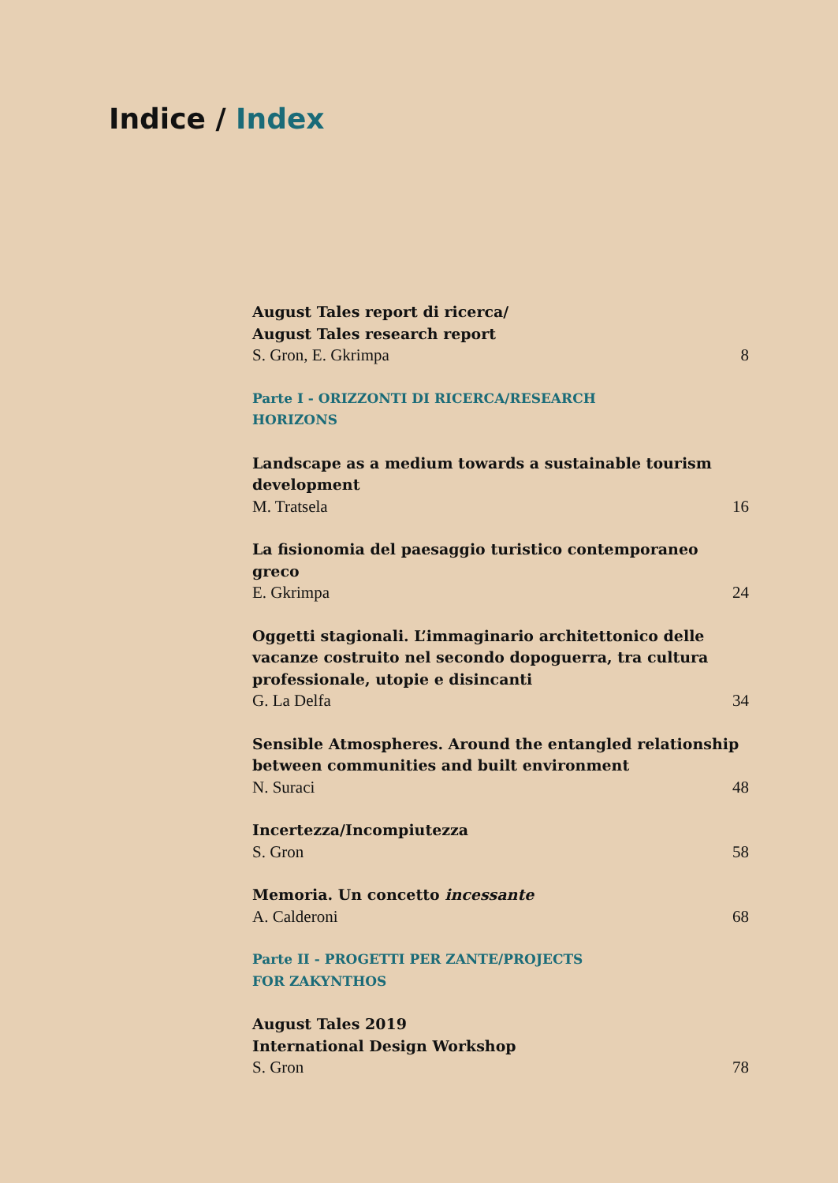Indice / Index
August Tales report di ricerca/
August Tales research report
S. Gron, E. Gkrimpa 8
Parte I - ORIZZONTI DI RICERCA/RESEARCH HORIZONS
Landscape as a medium towards a sustainable tourism development
M. Tratsela 16
La fisionomia del paesaggio turistico contemporaneo greco
E. Gkrimpa 24
Oggetti stagionali. L’immaginario architettonico delle vacanze costruito nel secondo dopoguerra, tra cultura professionale, utopie e disincanti
G. La Delfa 34
Sensible Atmospheres. Around the entangled relationship between communities and built environment
N. Suraci 48
Incertezza/Incompiutezza
S. Gron 58
Memoria. Un concetto incessante
A. Calderoni 68
Parte II - PROGETTI PER ZANTE/PROJECTS FOR ZAKYNTHOS
August Tales 2019
International Design Workshop
S. Gron 78